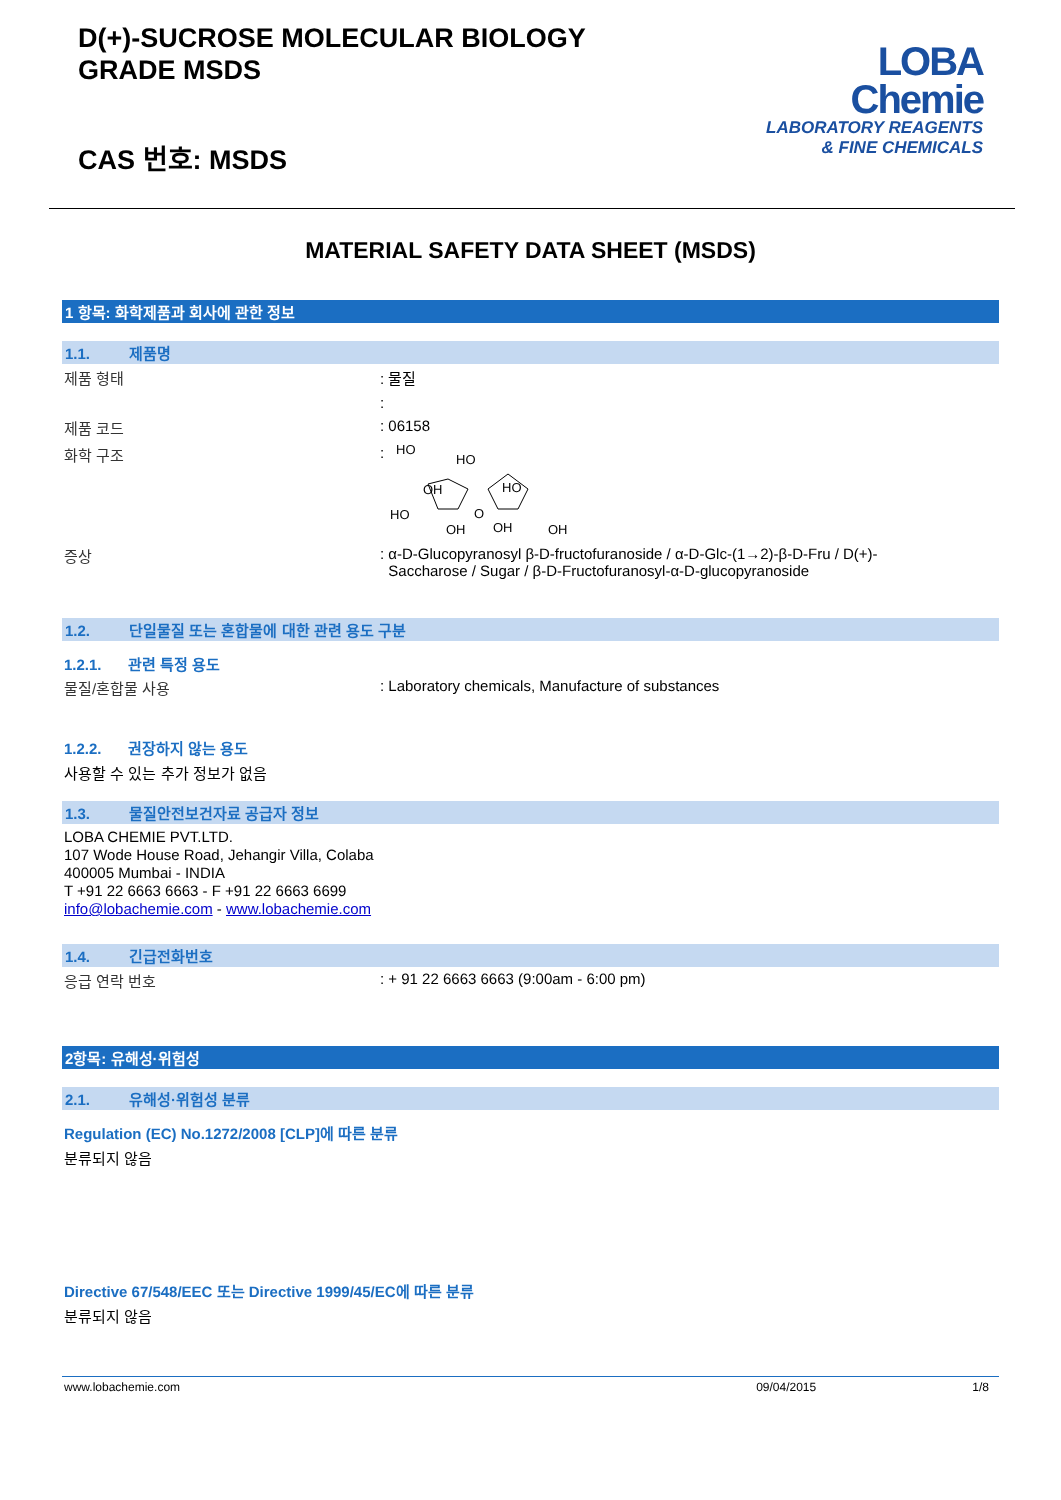D(+)-SUCROSE MOLECULAR BIOLOGY
GRADE MSDS
CAS 번호: MSDS
LOBA
Chemie
LABORATORY REAGENTS
& FINE CHEMICALS
MATERIAL SAFETY DATA SHEET (MSDS)
1 항목: 화학제품과 회사에 관한 정보
1.1. 제품명
제품 형태 : 물질
:
제품 코드 : 06158
화학 구조 :
HO
HO
OH
HO
HO
OH
OH
OH
O
증상 : α-D-Glucopyranosyl β-D-fructofuranoside / α-D-Glc-(1→2)-β-D-Fru / D(+)-
Saccharose / Sugar / β-D-Fructofuranosyl-α-D-glucopyranoside
1.2. 단일물질 또는 혼합물에 대한 관련 용도 구분
1.2.1. 관련 특정 용도
물질/혼합물 사용 : Laboratory chemicals, Manufacture of substances
1.2.2. 권장하지 않는 용도
사용할 수 있는 추가 정보가 없음
1.3. 물질안전보건자료 공급자 정보
LOBA CHEMIE PVT.LTD.
107 Wode House Road, Jehangir Villa, Colaba
400005 Mumbai - INDIA
T +91 22 6663 6663 - F +91 22 6663 6699
info@lobachemie.com - www.lobachemie.com
1.4. 긴급전화번호
응급 연락 번호 : + 91 22 6663 6663 (9:00am - 6:00 pm)
2항목: 유해성·위험성
2.1. 유해성·위험성 분류
Regulation (EC) No.1272/2008 [CLP]에 따른 분류
분류되지 않음
Directive 67/548/EEC 또는 Directive 1999/45/EC에 따른 분류
분류되지 않음
www.lobachemie.com 09/04/2015 1/8